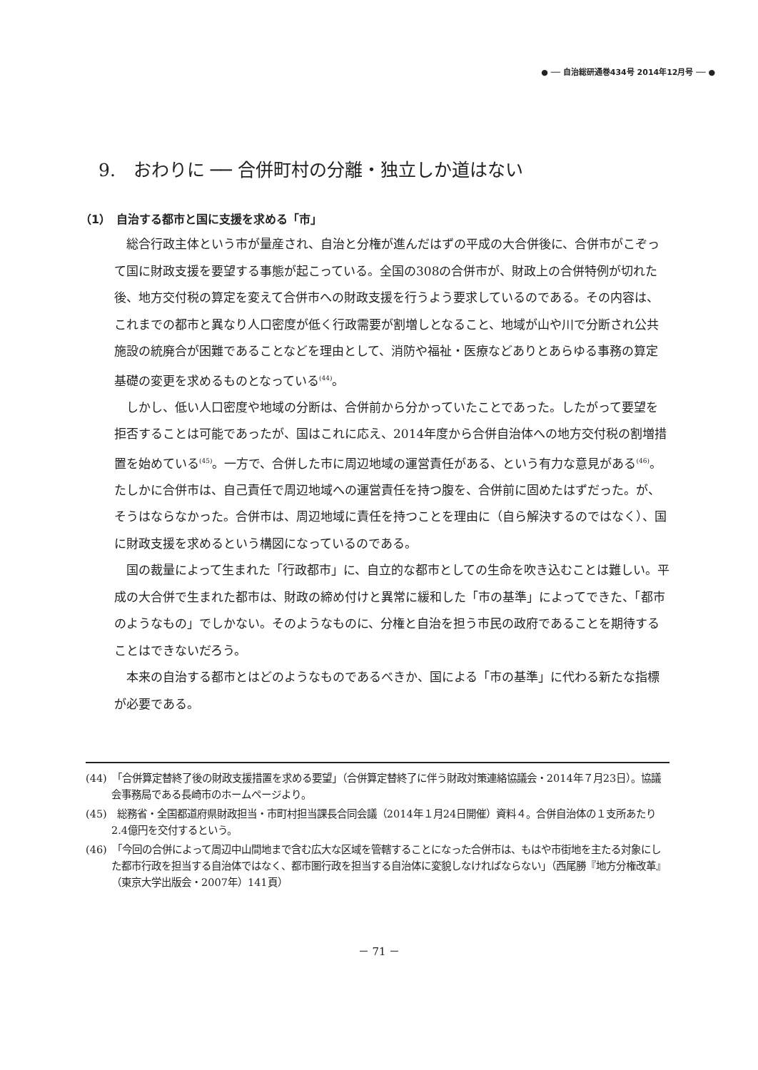● ── 自治総研通巻434号 2014年12月号 ── ●
9.　おわりに ── 合併町村の分離・独立しか道はない
（1）　自治する都市と国に支援を求める「市」
総合行政主体という市が量産され、自治と分権が進んだはずの平成の大合併後に、合併市がこぞって国に財政支援を要望する事態が起こっている。全国の308の合併市が、財政上の合併特例が切れた後、地方交付税の算定を変えて合併市への財政支援を行うよう要求しているのである。その内容は、これまでの都市と異なり人口密度が低く行政需要が割増しとなること、地域が山や川で分断され公共施設の統廃合が困難であることなどを理由として、消防や福祉・医療などありとあらゆる事務の算定基礎の変更を求めるものとなっている<sup>(44)</sup>。
しかし、低い人口密度や地域の分断は、合併前から分かっていたことであった。したがって要望を拒否することは可能であったが、国はこれに応え、2014年度から合併自治体への地方交付税の割増措置を始めている<sup>(45)</sup>。一方で、合併した市に周辺地域の運営責任がある、という有力な意見がある<sup>(46)</sup>。たしかに合併市は、自己責任で周辺地域への運営責任を持つ腹を、合併前に固めたはずだった。が、そうはならなかった。合併市は、周辺地域に責任を持つことを理由に（自ら解決するのではなく）、国に財政支援を求めるという構図になっているのである。
国の裁量によって生まれた「行政都市」に、自立的な都市としての生命を吹き込むことは難しい。平成の大合併で生まれた都市は、財政の締め付けと異常に緩和した「市の基準」によってできた、「都市のようなもの」でしかない。そのようなものに、分権と自治を担う市民の政府であることを期待することはできないだろう。
本来の自治する都市とはどのようなものであるべきか、国による「市の基準」に代わる新たな指標が必要である。
(44)　「合併算定替終了後の財政支援措置を求める要望」（合併算定替終了に伴う財政対策連絡協議会・2014年７月23日）。協議会事務局である長崎市のホームページより。
(45)　総務省・全国都道府県財政担当・市町村担当課長合同会議（2014年１月24日開催）資料４。合併自治体の１支所あたり2.4億円を交付するという。
(46)　「今回の合併によって周辺中山間地まで含む広大な区域を管轄することになった合併市は、もはや市街地を主たる対象にした都市行政を担当する自治体ではなく、都市圏行政を担当する自治体に変貌しなければならない」（西尾勝『地方分権改革』（東京大学出版会・2007年）141頁）
－ 71 －